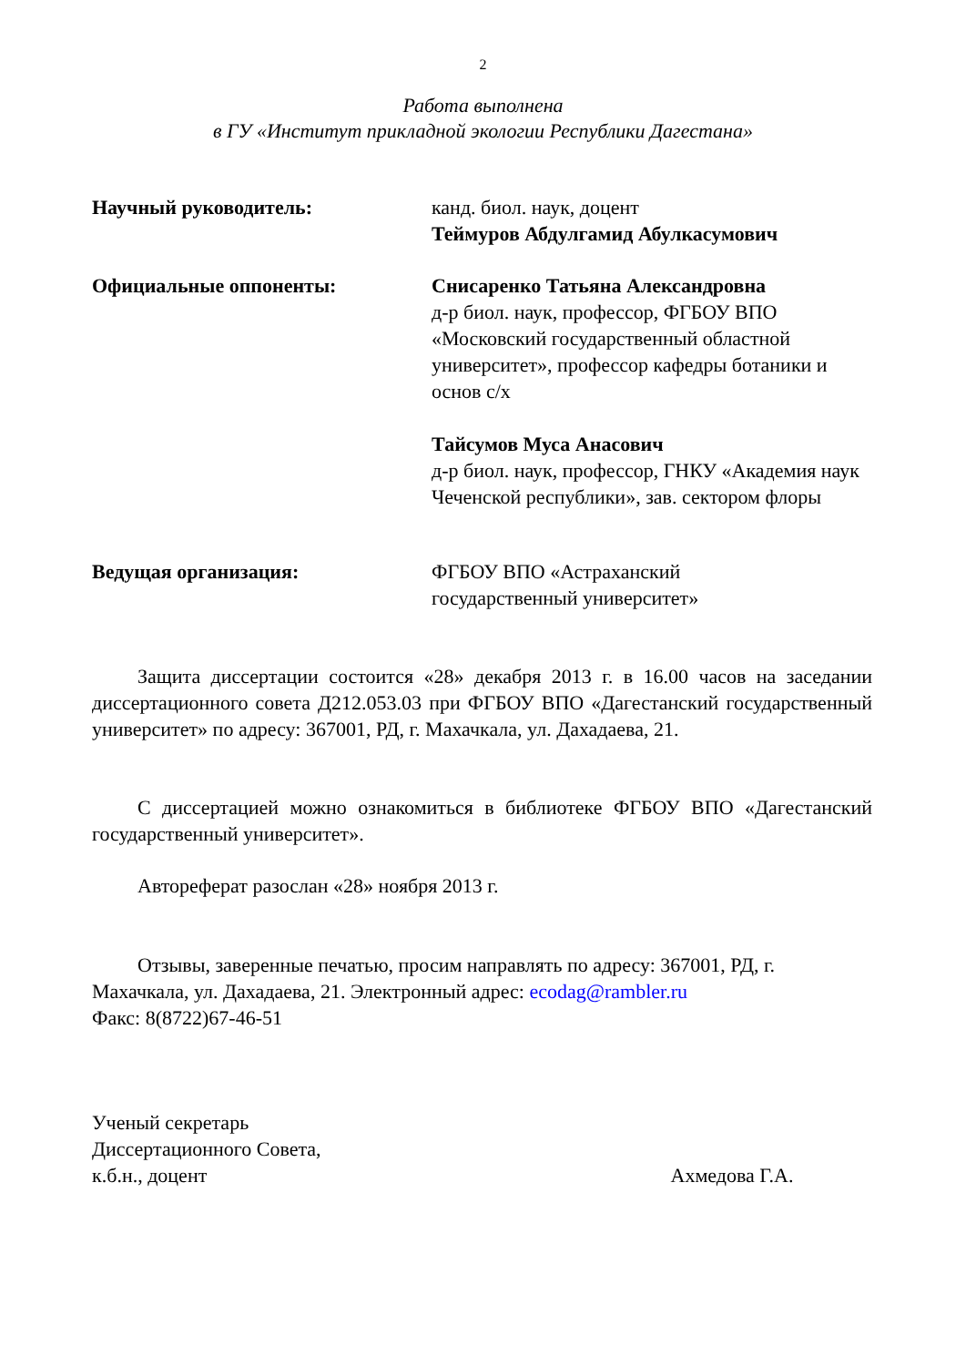2
Работа выполнена
в ГУ «Институт прикладной экологии Республики Дагестана»
Научный руководитель: канд. биол. наук, доцент
Теймуров Абдулгамид Абулкасумович
Официальные оппоненты: Снисаренко Татьяна Александровна
д-р биол. наук, профессор, ФГБОУ ВПО «Московский государственный областной университет», профессор кафедры ботаники и основ с/х
Тайсумов Муса Анасович
д-р биол. наук, профессор, ГНКУ «Академия наук Чеченской республики», зав. сектором флоры
Ведущая организация: ФГБОУ ВПО «Астраханский
государственный университет»
Защита диссертации состоится «28» декабря 2013 г. в 16.00 часов на заседании диссертационного совета Д212.053.03 при ФГБОУ ВПО «Дагестанский государственный университет» по адресу: 367001, РД, г. Махачкала, ул. Дахадаева, 21.
С диссертацией можно ознакомиться в библиотеке ФГБОУ ВПО «Дагестанский государственный университет».
Автореферат разослан «28» ноября 2013 г.
Отзывы, заверенные печатью, просим направлять по адресу: 367001, РД, г. Махачкала, ул. Дахадаева, 21. Электронный адрес: ecodag@rambler.ru
Факс: 8(8722)67-46-51
Ученый секретарь
Диссертационного Совета,
к.б.н., доцент Ахмедова Г.А.